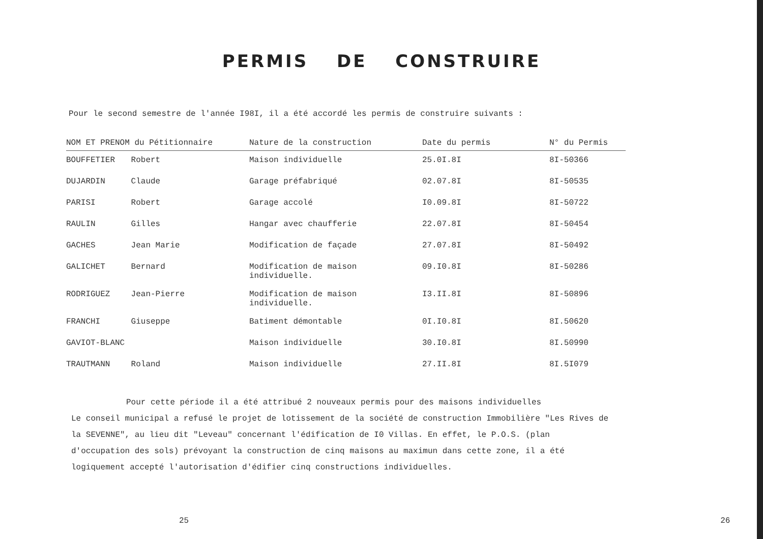PERMIS DE CONSTRUIRE
Pour le second semestre de l'année I98I, il a été accordé les permis de construire suivants :
| NOM ET PRENOM du Pétitionnaire | Nature de la construction | Date du permis | N° du Permis |
| --- | --- | --- | --- |
| BOUFFETIER Robert | Maison individuelle | 25.0I.8I | 8I-50366 |
| DUJARDIN Claude | Garage préfabriqué | 02.07.8I | 8I-50535 |
| PARISI Robert | Garage accolé | I0.09.8I | 8I-50722 |
| RAULIN Gilles | Hangar avec chaufferie | 22.07.8I | 8I-50454 |
| GACHES Jean Marie | Modification de façade | 27.07.8I | 8I-50492 |
| GALICHET Bernard | Modification de maison individuelle. | 09.I0.8I | 8I-50286 |
| RODRIGUEZ Jean-Pierre | Modification de maison individuelle. | I3.II.8I | 8I-50896 |
| FRANCHI Giuseppe | Batiment démontable | 0I.I0.8I | 8I.50620 |
| GAVIOT-BLANC | Maison individuelle | 30.I0.8I | 8I.50990 |
| TRAUTMANN Roland | Maison individuelle | 27.II.8I | 8I.5I079 |
Pour cette période il a été attribué 2 nouveaux permis pour des maisons individuelles
Le conseil municipal a refusé le projet de lotissement de la société de construction Immobilière "Les Rives de la SEVENNE", au lieu dit "Leveau" concernant l'édification de I0 Villas. En effet, le P.O.S. (plan d'occupation des sols) prévoyant la construction de cinq maisons au maximun dans cette zone, il a été logiquement accepté l'autorisation d'édifier cinq constructions individuelles.
25 26